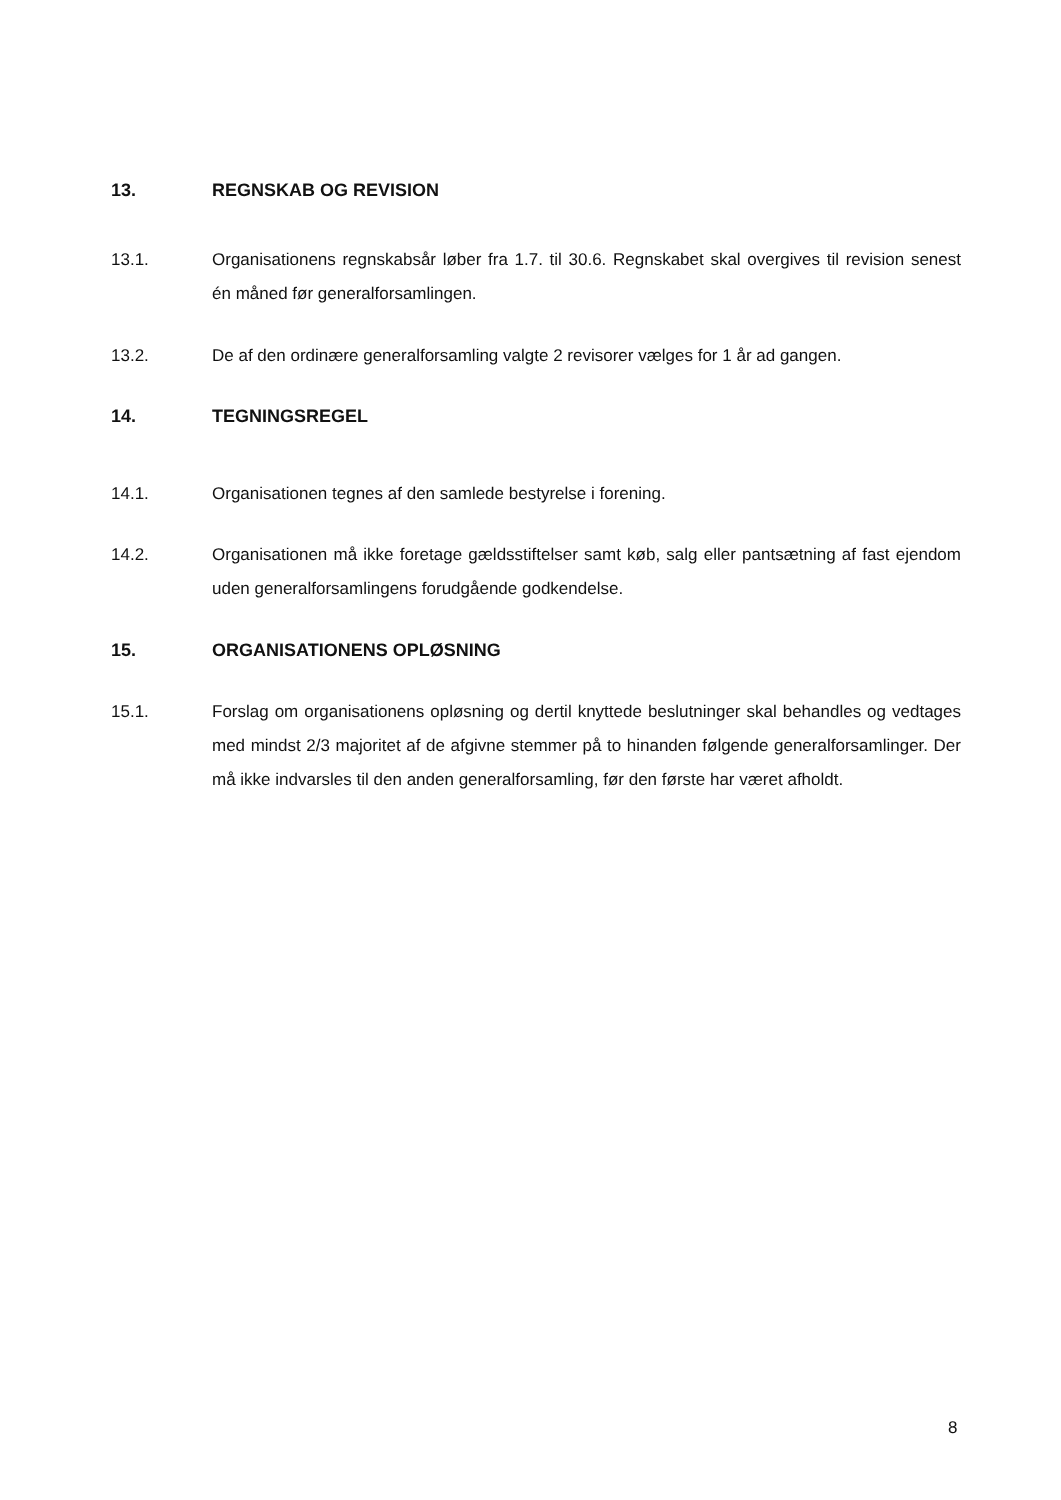13. REGNSKAB OG REVISION
13.1. Organisationens regnskabsår løber fra 1.7. til 30.6. Regnskabet skal overgives til revision senest én måned før generalforsamlingen.
13.2. De af den ordinære generalforsamling valgte 2 revisorer vælges for 1 år ad gangen.
14. TEGNINGSREGEL
14.1. Organisationen tegnes af den samlede bestyrelse i forening.
14.2. Organisationen må ikke foretage gældsstiftelser samt køb, salg eller pantsætning af fast ejendom uden generalforsamlingens forudgående godkendelse.
15. ORGANISATIONENS OPLØSNING
15.1. Forslag om organisationens opløsning og dertil knyttede beslutninger skal behandles og vedtages med mindst 2/3 majoritet af de afgivne stemmer på to hinanden følgende generalforsamlinger. Der må ikke indvarsles til den anden generalforsamling, før den første har været afholdt.
8